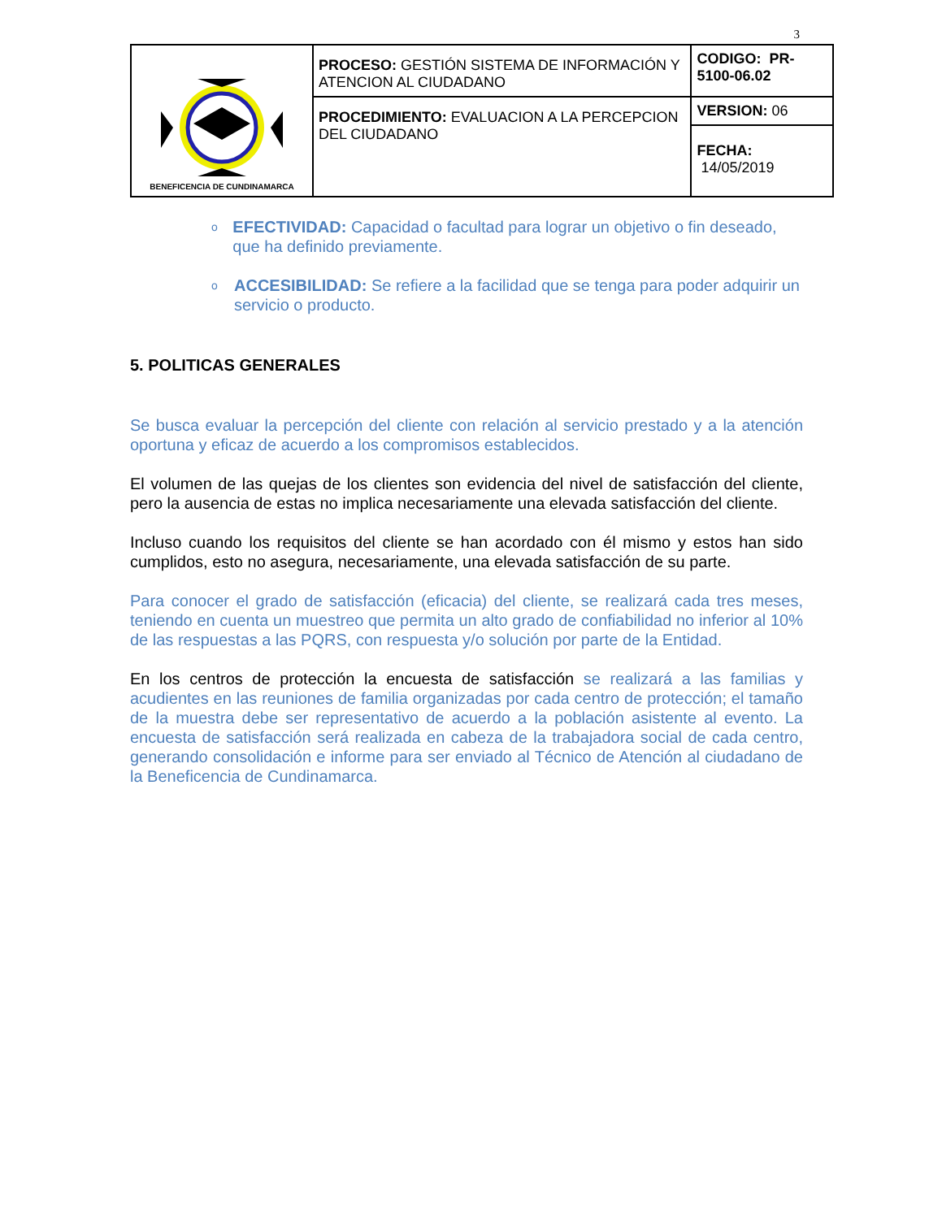3
| BENEFICENCIA DE CUNDINAMARCA | PROCESO: GESTIÓN SISTEMA DE INFORMACIÓN Y ATENCION AL CIUDADANO | CODIGO: PR-5100-06.02 |
| | PROCEDIMIENTO: EVALUACION A LA PERCEPCION DEL CIUDADANO | VERSION: 06 |
| | | FECHA: 14/05/2019 |
o
EFECTIVIDAD: Capacidad o facultad para lograr un objetivo o fin deseado, que ha definido previamente.
o
ACCESIBILIDAD: Se refiere a la facilidad que se tenga para poder adquirir un servicio o producto.
5. POLITICAS GENERALES
Se busca evaluar la percepción del cliente con relación al servicio prestado y a la atención oportuna y eficaz de acuerdo a los compromisos establecidos.
El volumen de las quejas de los clientes son evidencia del nivel de satisfacción del cliente, pero la ausencia de estas no implica necesariamente una elevada satisfacción del cliente.
Incluso cuando los requisitos del cliente se han acordado con él mismo y estos han sido cumplidos, esto no asegura, necesariamente, una elevada satisfacción de su parte.
Para conocer el grado de satisfacción (eficacia) del cliente, se realizará cada tres meses, teniendo en cuenta un muestreo que permita un alto grado de confiabilidad no inferior al 10% de las respuestas a las PQRS, con respuesta y/o solución por parte de la Entidad.
En los centros de protección la encuesta de satisfacción se realizará a las familias y acudientes en las reuniones de familia organizadas por cada centro de protección; el tamaño de la muestra debe ser representativo de acuerdo a la población asistente al evento. La encuesta de satisfacción será realizada en cabeza de la trabajadora social de cada centro, generando consolidación e informe para ser enviado al Técnico de Atención al ciudadano de la Beneficencia de Cundinamarca.